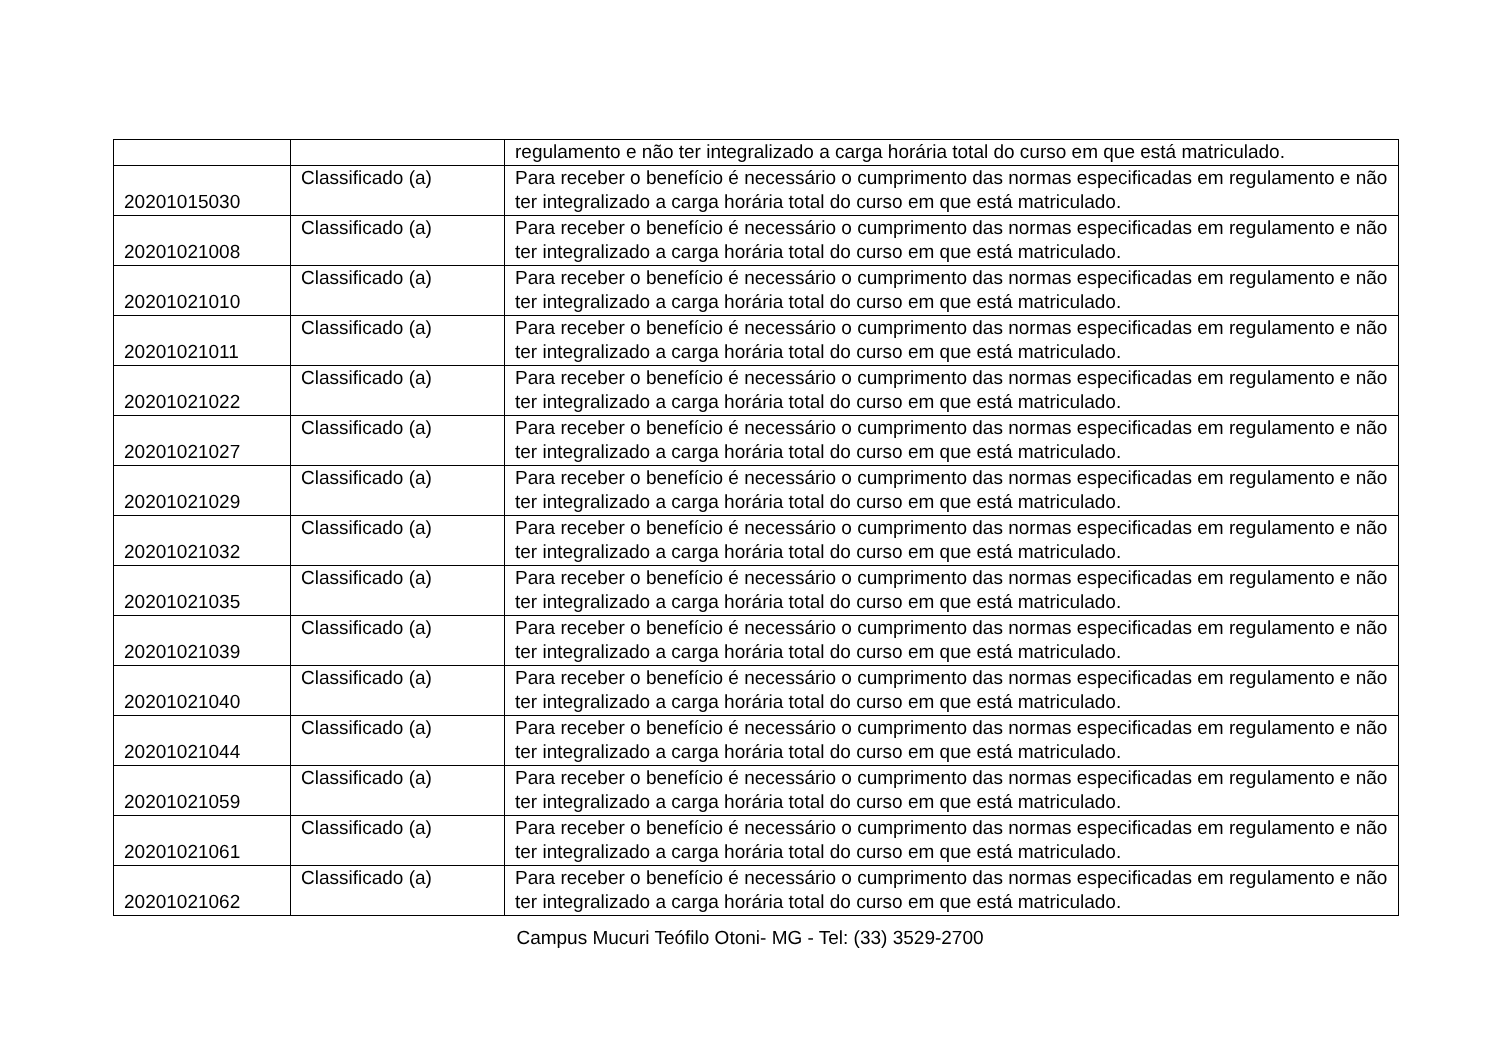| | | regulamento e não ter integralizado a carga horária total do curso em que está matriculado. |
| 20201015030 | Classificado (a) | Para receber o benefício é necessário o cumprimento das normas especificadas em regulamento e não ter integralizado a carga horária total do curso em que está matriculado. |
| 20201021008 | Classificado (a) | Para receber o benefício é necessário o cumprimento das normas especificadas em regulamento e não ter integralizado a carga horária total do curso em que está matriculado. |
| 20201021010 | Classificado (a) | Para receber o benefício é necessário o cumprimento das normas especificadas em regulamento e não ter integralizado a carga horária total do curso em que está matriculado. |
| 20201021011 | Classificado (a) | Para receber o benefício é necessário o cumprimento das normas especificadas em regulamento e não ter integralizado a carga horária total do curso em que está matriculado. |
| 20201021022 | Classificado (a) | Para receber o benefício é necessário o cumprimento das normas especificadas em regulamento e não ter integralizado a carga horária total do curso em que está matriculado. |
| 20201021027 | Classificado (a) | Para receber o benefício é necessário o cumprimento das normas especificadas em regulamento e não ter integralizado a carga horária total do curso em que está matriculado. |
| 20201021029 | Classificado (a) | Para receber o benefício é necessário o cumprimento das normas especificadas em regulamento e não ter integralizado a carga horária total do curso em que está matriculado. |
| 20201021032 | Classificado (a) | Para receber o benefício é necessário o cumprimento das normas especificadas em regulamento e não ter integralizado a carga horária total do curso em que está matriculado. |
| 20201021035 | Classificado (a) | Para receber o benefício é necessário o cumprimento das normas especificadas em regulamento e não ter integralizado a carga horária total do curso em que está matriculado. |
| 20201021039 | Classificado (a) | Para receber o benefício é necessário o cumprimento das normas especificadas em regulamento e não ter integralizado a carga horária total do curso em que está matriculado. |
| 20201021040 | Classificado (a) | Para receber o benefício é necessário o cumprimento das normas especificadas em regulamento e não ter integralizado a carga horária total do curso em que está matriculado. |
| 20201021044 | Classificado (a) | Para receber o benefício é necessário o cumprimento das normas especificadas em regulamento e não ter integralizado a carga horária total do curso em que está matriculado. |
| 20201021059 | Classificado (a) | Para receber o benefício é necessário o cumprimento das normas especificadas em regulamento e não ter integralizado a carga horária total do curso em que está matriculado. |
| 20201021061 | Classificado (a) | Para receber o benefício é necessário o cumprimento das normas especificadas em regulamento e não ter integralizado a carga horária total do curso em que está matriculado. |
| 20201021062 | Classificado (a) | Para receber o benefício é necessário o cumprimento das normas especificadas em regulamento e não ter integralizado a carga horária total do curso em que está matriculado. |
Campus Mucuri Teófilo Otoni- MG - Tel: (33) 3529-2700